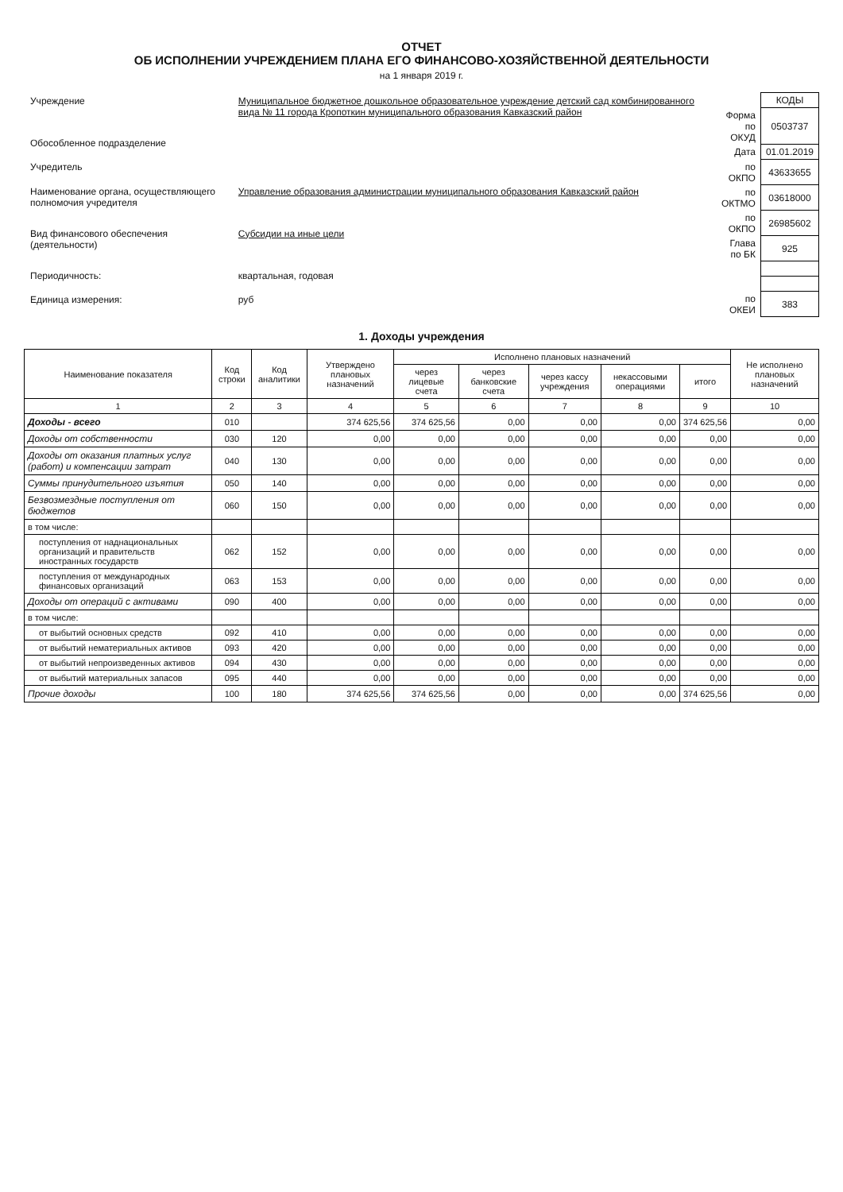ОТЧЕТ
ОБ ИСПОЛНЕНИИ УЧРЕЖДЕНИЕМ ПЛАНА ЕГО ФИНАНСОВО-ХОЗЯЙСТВЕННОЙ ДЕЯТЕЛЬНОСТИ
на 1 января 2019 г.
| Учреждение | Муниципальное бюджетное дошкольное образовательное учреждение детский сад комбинированного вида № 11 города Кропоткин муниципального образования Кавказский район |
| Обособленное подразделение | |
| Учредитель | |
| Наименование органа, осуществляющего полномочия учредителя | Управление образования администрации муниципального образования Кавказский район |
| Вид финансового обеспечения (деятельности) | Субсидии на иные цели |
| Периодичность: | квартальная, годовая |
| Единица измерения: | руб |
| | КОДЫ |
| Форма по ОКУД | 0503737 |
| Дата | 01.01.2019 |
| по ОКПО | 43633655 |
| по ОКТМО | 03618000 |
| по ОКПО | 26985602 |
| Глава по БК | 925 |
| по ОКЕИ | 383 |
1. Доходы учреждения
| Наименование показателя | Код строки | Код аналитики | Утверждено плановых назначений | Исполнено плановых назначений | | | | | Не исполнено плановых назначений |
| --- | --- | --- | --- | --- | --- | --- | --- | --- | --- |
| | | | | через лицевые счета | через банковские счета | через кассу учреждения | некассовыми операциями | итого | |
| 1 | 2 | 3 | 4 | 5 | 6 | 7 | 8 | 9 | 10 |
| Доходы - всего | 010 | | 374 625,56 | 374 625,56 | 0,00 | 0,00 | 0,00 | 374 625,56 | 0,00 |
| Доходы от собственности | 030 | 120 | 0,00 | 0,00 | 0,00 | 0,00 | 0,00 | 0,00 | 0,00 |
| Доходы от оказания платных услуг (работ) и компенсации затрат | 040 | 130 | 0,00 | 0,00 | 0,00 | 0,00 | 0,00 | 0,00 | 0,00 |
| Суммы принудительного изъятия | 050 | 140 | 0,00 | 0,00 | 0,00 | 0,00 | 0,00 | 0,00 | 0,00 |
| Безвозмездные поступления от бюджетов | 060 | 150 | 0,00 | 0,00 | 0,00 | 0,00 | 0,00 | 0,00 | 0,00 |
| в том числе: | | | | | | | | | |
| поступления от наднациональных организаций и правительств иностранных государств | 062 | 152 | 0,00 | 0,00 | 0,00 | 0,00 | 0,00 | 0,00 | 0,00 |
| поступления от международных финансовых организаций | 063 | 153 | 0,00 | 0,00 | 0,00 | 0,00 | 0,00 | 0,00 | 0,00 |
| Доходы от операций с активами | 090 | 400 | 0,00 | 0,00 | 0,00 | 0,00 | 0,00 | 0,00 | 0,00 |
| в том числе: | | | | | | | | | |
| от выбытий основных средств | 092 | 410 | 0,00 | 0,00 | 0,00 | 0,00 | 0,00 | 0,00 | 0,00 |
| от выбытий нематериальных активов | 093 | 420 | 0,00 | 0,00 | 0,00 | 0,00 | 0,00 | 0,00 | 0,00 |
| от выбытий непроизведенных активов | 094 | 430 | 0,00 | 0,00 | 0,00 | 0,00 | 0,00 | 0,00 | 0,00 |
| от выбытий материальных запасов | 095 | 440 | 0,00 | 0,00 | 0,00 | 0,00 | 0,00 | 0,00 | 0,00 |
| Прочие доходы | 100 | 180 | 374 625,56 | 374 625,56 | 0,00 | 0,00 | 0,00 | 374 625,56 | 0,00 |